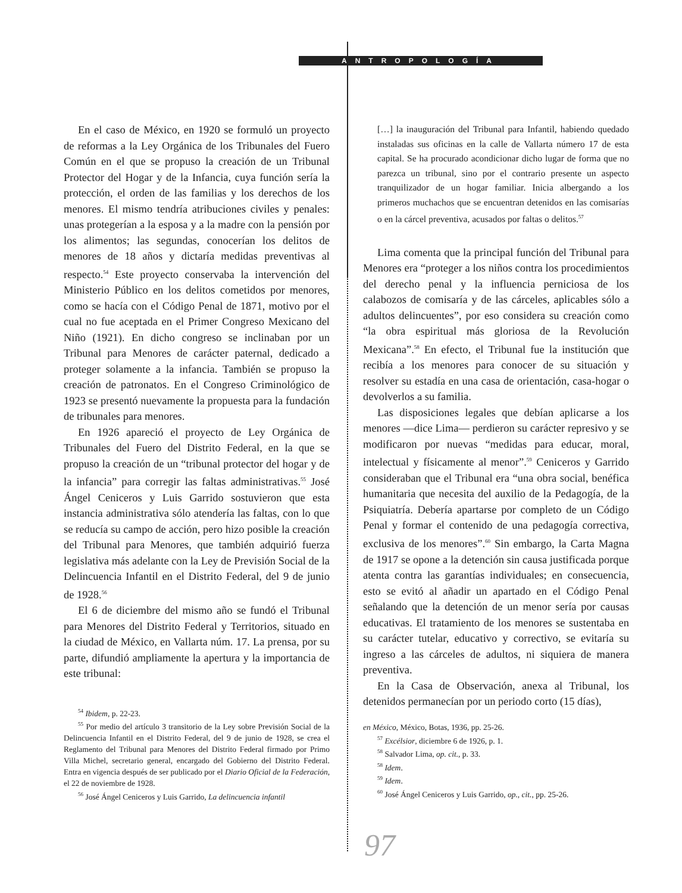ANTROPOLOGÍA
En el caso de México, en 1920 se formuló un proyecto de reformas a la Ley Orgánica de los Tribunales del Fuero Común en el que se propuso la creación de un Tribunal Protector del Hogar y de la Infancia, cuya función sería la protección, el orden de las familias y los derechos de los menores. El mismo tendría atribuciones civiles y penales: unas protegerían a la esposa y a la madre con la pensión por los alimentos; las segundas, conocerían los delitos de menores de 18 años y dictaría medidas preventivas al respecto.<sup>54</sup> Este proyecto conservaba la intervención del Ministerio Público en los delitos cometidos por menores, como se hacía con el Código Penal de 1871, motivo por el cual no fue aceptada en el Primer Congreso Mexicano del Niño (1921). En dicho congreso se inclinaban por un Tribunal para Menores de carácter paternal, dedicado a proteger solamente a la infancia. También se propuso la creación de patronatos. En el Congreso Criminológico de 1923 se presentó nuevamente la propuesta para la fundación de tribunales para menores.
En 1926 apareció el proyecto de Ley Orgánica de Tribunales del Fuero del Distrito Federal, en la que se propuso la creación de un “tribunal protector del hogar y de la infancia” para corregir las faltas administrativas.<sup>55</sup> José Ángel Ceniceros y Luis Garrido sostuvieron que esta instancia administrativa sólo atendería las faltas, con lo que se reducía su campo de acción, pero hizo posible la creación del Tribunal para Menores, que también adquirió fuerza legislativa más adelante con la Ley de Previsión Social de la Delincuencia Infantil en el Distrito Federal, del 9 de junio de 1928.<sup>56</sup>
El 6 de diciembre del mismo año se fundó el Tribunal para Menores del Distrito Federal y Territorios, situado en la ciudad de México, en Vallarta núm. 17. La prensa, por su parte, difundió ampliamente la apertura y la importancia de este tribunal:
<sup>54</sup> Ibidem, p. 22-23.
<sup>55</sup> Por medio del artículo 3 transitorio de la Ley sobre Previsión Social de la Delincuencia Infantil en el Distrito Federal, del 9 de junio de 1928, se crea el Reglamento del Tribunal para Menores del Distrito Federal firmado por Primo Villa Michel, secretario general, encargado del Gobierno del Distrito Federal. Entra en vigencia después de ser publicado por el Diario Oficial de la Federación, el 22 de noviembre de 1928.
<sup>56</sup> José Ángel Ceniceros y Luis Garrido, La delincuencia infantil
[…] la inauguración del Tribunal para Infantil, habiendo quedado instaladas sus oficinas en la calle de Vallarta número 17 de esta capital. Se ha procurado acondicionar dicho lugar de forma que no parezca un tribunal, sino por el contrario presente un aspecto tranquilizador de un hogar familiar. Inicia albergando a los primeros muchachos que se encuentran detenidos en las comisarías o en la cárcel preventiva, acusados por faltas o delitos.<sup>57</sup>
Lima comenta que la principal función del Tribunal para Menores era “proteger a los niños contra los procedimientos del derecho penal y la influencia perniciosa de los calabozos de comisaría y de las cárceles, aplicables sólo a adultos delincuentes”, por eso considera su creación como “la obra espiritual más gloriosa de la Revolución Mexicana”.<sup>58</sup> En efecto, el Tribunal fue la institución que recibía a los menores para conocer de su situación y resolver su estadía en una casa de orientación, casa-hogar o devolverlos a su familia.
Las disposiciones legales que debían aplicarse a los menores —dice Lima— perdieron su carácter represivo y se modificaron por nuevas “medidas para educar, moral, intelectual y físicamente al menor”.<sup>59</sup> Ceniceros y Garrido consideraban que el Tribunal era “una obra social, benéfica humanitaria que necesita del auxilio de la Pedagogía, de la Psiquiatría. Debería apartarse por completo de un Código Penal y formar el contenido de una pedagogía correctiva, exclusiva de los menores”.<sup>60</sup> Sin embargo, la Carta Magna de 1917 se opone a la detención sin causa justificada porque atenta contra las garantías individuales; en consecuencia, esto se evitó al añadir un apartado en el Código Penal señalando que la detención de un menor sería por causas educativas. El tratamiento de los menores se sustentaba en su carácter tutelar, educativo y correctivo, se evitaría su ingreso a las cárceles de adultos, ni siquiera de manera preventiva.
En la Casa de Observación, anexa al Tribunal, los detenidos permanecían por un periodo corto (15 días),
en México, México, Botas, 1936, pp. 25-26.
<sup>57</sup> Excélsior, diciembre 6 de 1926, p. 1.
<sup>58</sup> Salvador Lima, op. cit., p. 33.
<sup>58</sup> Idem.
<sup>59</sup> Idem.
<sup>60</sup> José Ángel Ceniceros y Luis Garrido, op., cit., pp. 25-26.
97